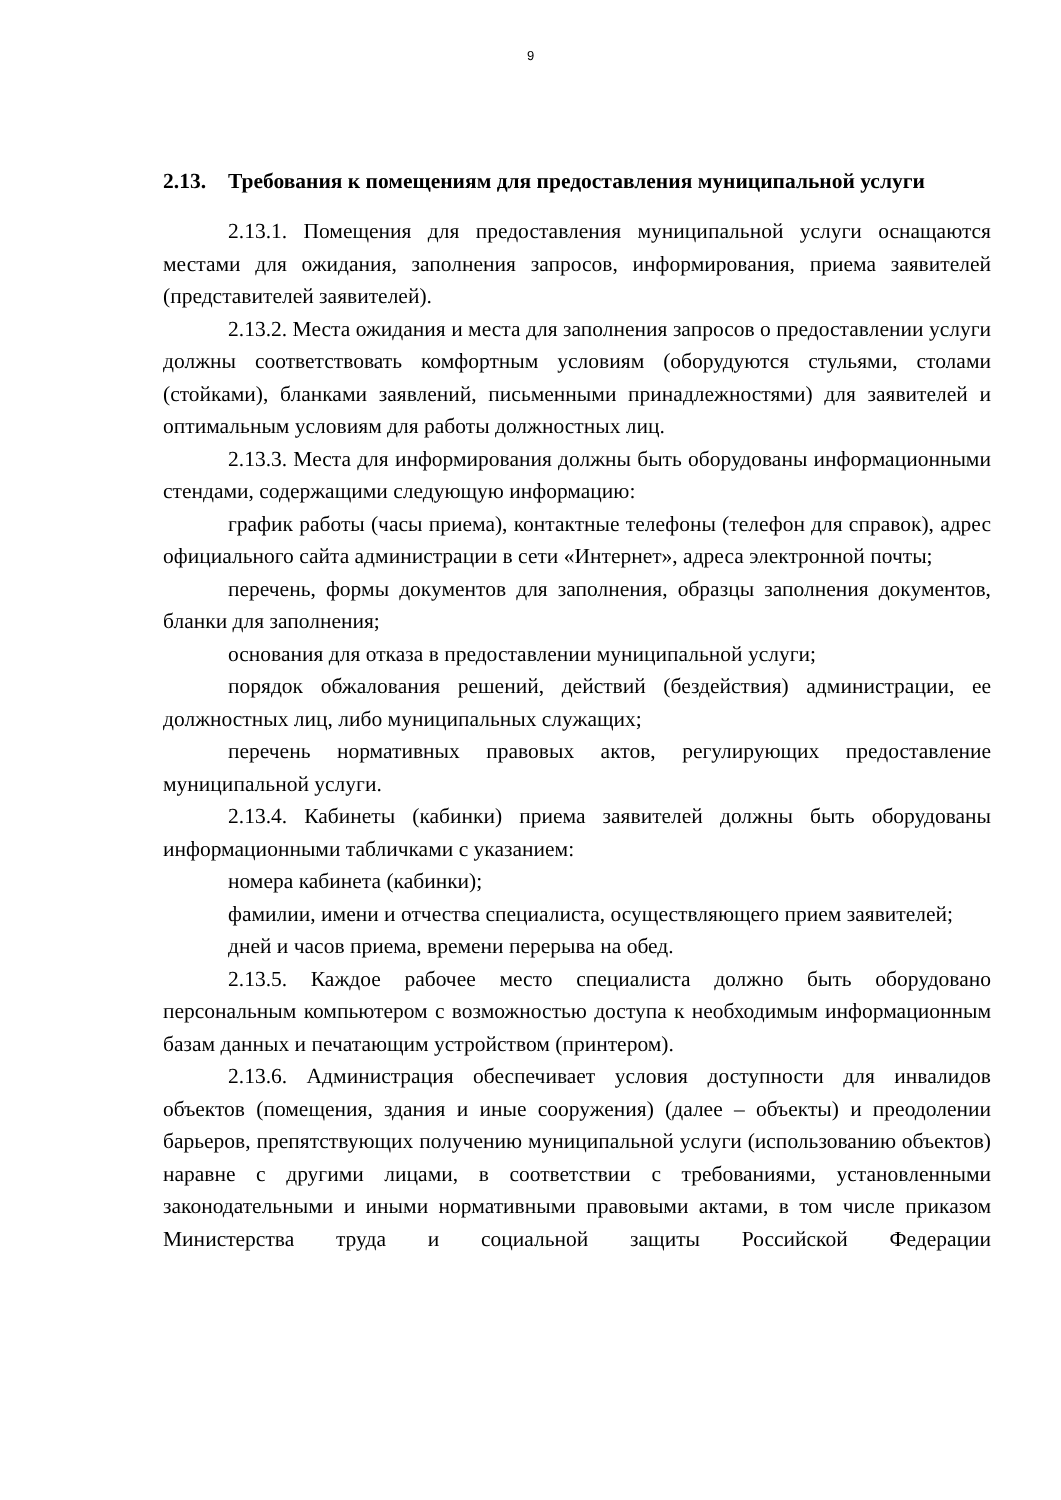9
2.13. Требования к помещениям для предоставления муниципальной услуги
2.13.1. Помещения для предоставления муниципальной услуги оснащаются местами для ожидания, заполнения запросов, информирования, приема заявителей (представителей заявителей).
2.13.2. Места ожидания и места для заполнения запросов о предоставлении услуги должны соответствовать комфортным условиям (оборудуются стульями, столами (стойками), бланками заявлений, письменными принадлежностями) для заявителей и оптимальным условиям для работы должностных лиц.
2.13.3. Места для информирования должны быть оборудованы информационными стендами, содержащими следующую информацию:
график работы (часы приема), контактные телефоны (телефон для справок), адрес официального сайта администрации в сети «Интернет», адреса электронной почты;
перечень, формы документов для заполнения, образцы заполнения документов, бланки для заполнения;
основания для отказа в предоставлении муниципальной услуги;
порядок обжалования решений, действий (бездействия) администрации, ее должностных лиц, либо муниципальных служащих;
перечень нормативных правовых актов, регулирующих предоставление муниципальной услуги.
2.13.4. Кабинеты (кабинки) приема заявителей должны быть оборудованы информационными табличками с указанием:
номера кабинета (кабинки);
фамилии, имени и отчества специалиста, осуществляющего прием заявителей;
дней и часов приема, времени перерыва на обед.
2.13.5. Каждое рабочее место специалиста должно быть оборудовано персональным компьютером с возможностью доступа к необходимым информационным базам данных и печатающим устройством (принтером).
2.13.6. Администрация обеспечивает условия доступности для инвалидов объектов (помещения, здания и иные сооружения) (далее – объекты) и преодолении барьеров, препятствующих получению муниципальной услуги (использованию объектов) наравне с другими лицами, в соответствии с требованиями, установленными законодательными и иными нормативными правовыми актами, в том числе приказом Министерства труда и социальной защиты Российской Федерации